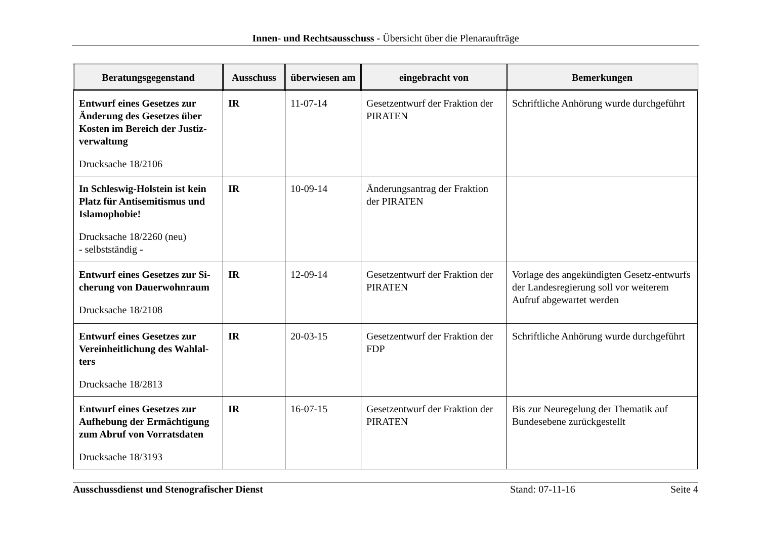Innen- und Rechtsausschuss - Übersicht über die Plenaraufträge
| Beratungsgegenstand | Ausschuss | überwiesen am | eingebracht von | Bemerkungen |
| --- | --- | --- | --- | --- |
| Entwurf eines Gesetzes zur Änderung des Gesetzes über Kosten im Bereich der Justiz-verwaltung Drucksache 18/2106 | IR | 11-07-14 | Gesetzentwurf der Fraktion der PIRATEN | Schriftliche Anhörung wurde durchgeführt |
| In Schleswig-Holstein ist kein Platz für Antisemitismus und Islamophobie! Drucksache 18/2260 (neu) - selbstständig - | IR | 10-09-14 | Änderungsantrag der Fraktion der PIRATEN | |
| Entwurf eines Gesetzes zur Si-cherung von Dauerwohnraum Drucksache 18/2108 | IR | 12-09-14 | Gesetzentwurf der Fraktion der PIRATEN | Vorlage des angekündigten Gesetz-entwurfs der Landesregierung soll vor weiterem Aufruf abgewartet werden |
| Entwurf eines Gesetzes zur Vereinheitlichung des Wahlal-ters Drucksache 18/2813 | IR | 20-03-15 | Gesetzentwurf der Fraktion der FDP | Schriftliche Anhörung wurde durchgeführt |
| Entwurf eines Gesetzes zur Aufhebung der Ermächtigung zum Abruf von Vorratsdaten Drucksache 18/3193 | IR | 16-07-15 | Gesetzentwurf der Fraktion der PIRATEN | Bis zur Neuregelung der Thematik auf Bundesebene zurückgestellt |
Ausschussdienst und Stenografischer Dienst Stand: 07-11-16 Seite 4